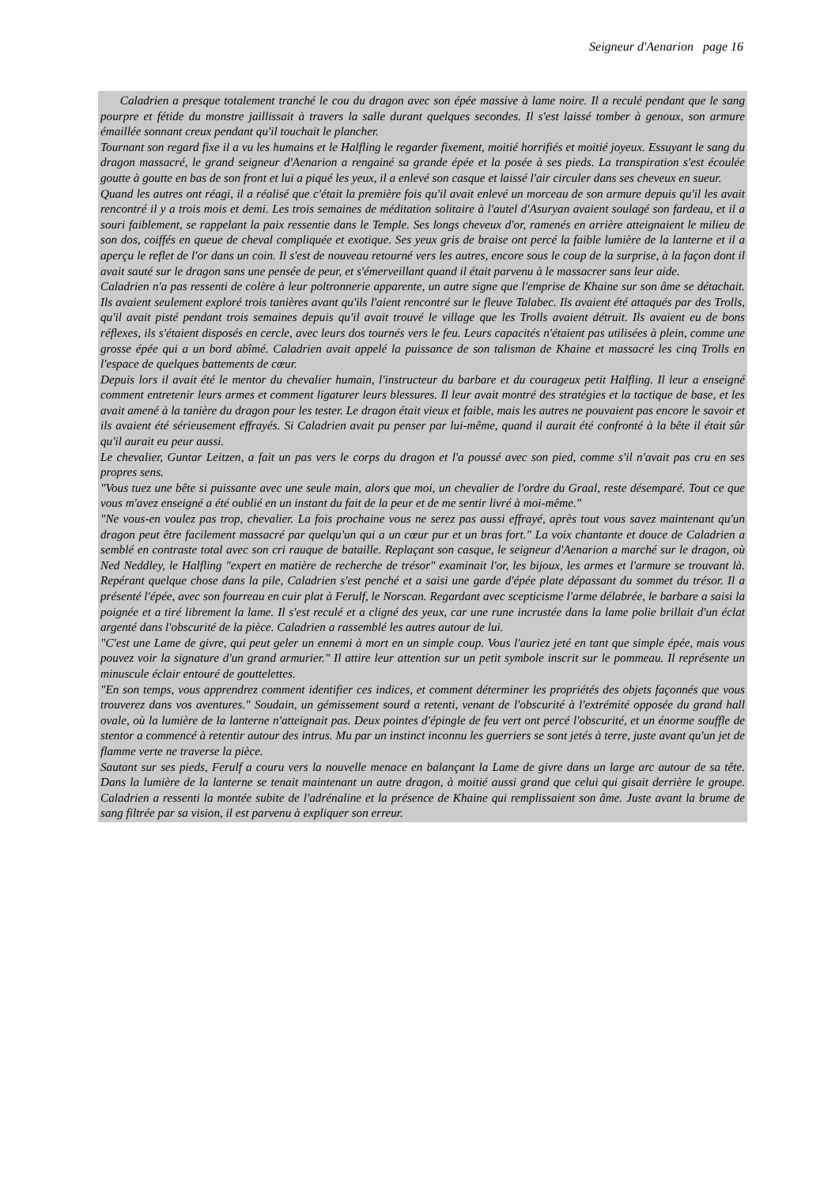Seigneur d'Aenarion page 16
Caladrien a presque totalement tranché le cou du dragon avec son épée massive à lame noire. Il a reculé pendant que le sang pourpre et fétide du monstre jaillissait à travers la salle durant quelques secondes. Il s'est laissé tomber à genoux, son armure émaillée sonnant creux pendant qu'il touchait le plancher.
Tournant son regard fixe il a vu les humains et le Halfling le regarder fixement, moitié horrifiés et moitié joyeux. Essuyant le sang du dragon massacré, le grand seigneur d'Aenarion a rengainé sa grande épée et la posée à ses pieds. La transpiration s'est écoulée goutte à goutte en bas de son front et lui a piqué les yeux, il a enlevé son casque et laissé l'air circuler dans ses cheveux en sueur.
Quand les autres ont réagi, il a réalisé que c'était la première fois qu'il avait enlevé un morceau de son armure depuis qu'il les avait rencontré il y a trois mois et demi. Les trois semaines de méditation solitaire à l'autel d'Asuryan avaient soulagé son fardeau, et il a souri faiblement, se rappelant la paix ressentie dans le Temple. Ses longs cheveux d'or, ramenés en arrière atteignaient le milieu de son dos, coiffés en queue de cheval compliquée et exotique. Ses yeux gris de braise ont percé la faible lumière de la lanterne et il a aperçu le reflet de l'or dans un coin. Il s'est de nouveau retourné vers les autres, encore sous le coup de la surprise, à la façon dont il avait sauté sur le dragon sans une pensée de peur, et s'émerveillant quand il était parvenu à le massacrer sans leur aide.
Caladrien n'a pas ressenti de colère à leur poltronnerie apparente, un autre signe que l'emprise de Khaine sur son âme se détachait. Ils avaient seulement exploré trois tanières avant qu'ils l'aient rencontré sur le fleuve Talabec. Ils avaient été attaqués par des Trolls, qu'il avait pisté pendant trois semaines depuis qu'il avait trouvé le village que les Trolls avaient détruit. Ils avaient eu de bons réflexes, ils s'étaient disposés en cercle, avec leurs dos tournés vers le feu. Leurs capacités n'étaient pas utilisées à plein, comme une grosse épée qui a un bord abîmé. Caladrien avait appelé la puissance de son talisman de Khaine et massacré les cinq Trolls en l'espace de quelques battements de cœur.
Depuis lors il avait été le mentor du chevalier humain, l'instructeur du barbare et du courageux petit Halfling. Il leur a enseigné comment entretenir leurs armes et comment ligaturer leurs blessures. Il leur avait montré des stratégies et la tactique de base, et les avait amené à la tanière du dragon pour les tester. Le dragon était vieux et faible, mais les autres ne pouvaient pas encore le savoir et ils avaient été sérieusement effrayés. Si Caladrien avait pu penser par lui-même, quand il aurait été confronté à la bête il était sûr qu'il aurait eu peur aussi.
Le chevalier, Guntar Leitzen, a fait un pas vers le corps du dragon et l'a poussé avec son pied, comme s'il n'avait pas cru en ses propres sens.
"Vous tuez une bête si puissante avec une seule main, alors que moi, un chevalier de l'ordre du Graal, reste désemparé. Tout ce que vous m'avez enseigné a été oublié en un instant du fait de la peur et de me sentir livré à moi-même."
"Ne vous-en voulez pas trop, chevalier. La fois prochaine vous ne serez pas aussi effrayé, après tout vous savez maintenant qu'un dragon peut être facilement massacré par quelqu'un qui a un cœur pur et un bras fort." La voix chantante et douce de Caladrien a semblé en contraste total avec son cri rauque de bataille. Replaçant son casque, le seigneur d'Aenarion a marché sur le dragon, où Ned Neddley, le Halfling "expert en matière de recherche de trésor" examinait l'or, les bijoux, les armes et l'armure se trouvant là. Repérant quelque chose dans la pile, Caladrien s'est penché et a saisi une garde d'épée plate dépassant du sommet du trésor. Il a présenté l'épée, avec son fourreau en cuir plat à Ferulf, le Norscan. Regardant avec scepticisme l'arme délabrée, le barbare a saisi la poignée et a tiré librement la lame. Il s'est reculé et a cligné des yeux, car une rune incrustée dans la lame polie brillait d'un éclat argenté dans l'obscurité de la pièce. Caladrien a rassemblé les autres autour de lui.
"C'est une Lame de givre, qui peut geler un ennemi à mort en un simple coup. Vous l'auriez jeté en tant que simple épée, mais vous pouvez voir la signature d'un grand armurier." Il attire leur attention sur un petit symbole inscrit sur le pommeau. Il représente un minuscule éclair entouré de gouttelettes.
"En son temps, vous apprendrez comment identifier ces indices, et comment déterminer les propriétés des objets façonnés que vous trouverez dans vos aventures." Soudain, un gémissement sourd a retenti, venant de l'obscurité à l'extrémité opposée du grand hall ovale, où la lumière de la lanterne n'atteignait pas. Deux pointes d'épingle de feu vert ont percé l'obscurité, et un énorme souffle de stentor a commencé à retentir autour des intrus. Mu par un instinct inconnu les guerriers se sont jetés à terre, juste avant qu'un jet de flamme verte ne traverse la pièce.
Sautant sur ses pieds, Ferulf a couru vers la nouvelle menace en balançant la Lame de givre dans un large arc autour de sa tête. Dans la lumière de la lanterne se tenait maintenant un autre dragon, à moitié aussi grand que celui qui gisait derrière le groupe. Caladrien a ressenti la montée subite de l'adrénaline et la présence de Khaine qui remplissaient son âme. Juste avant la brume de sang filtrée par sa vision, il est parvenu à expliquer son erreur.